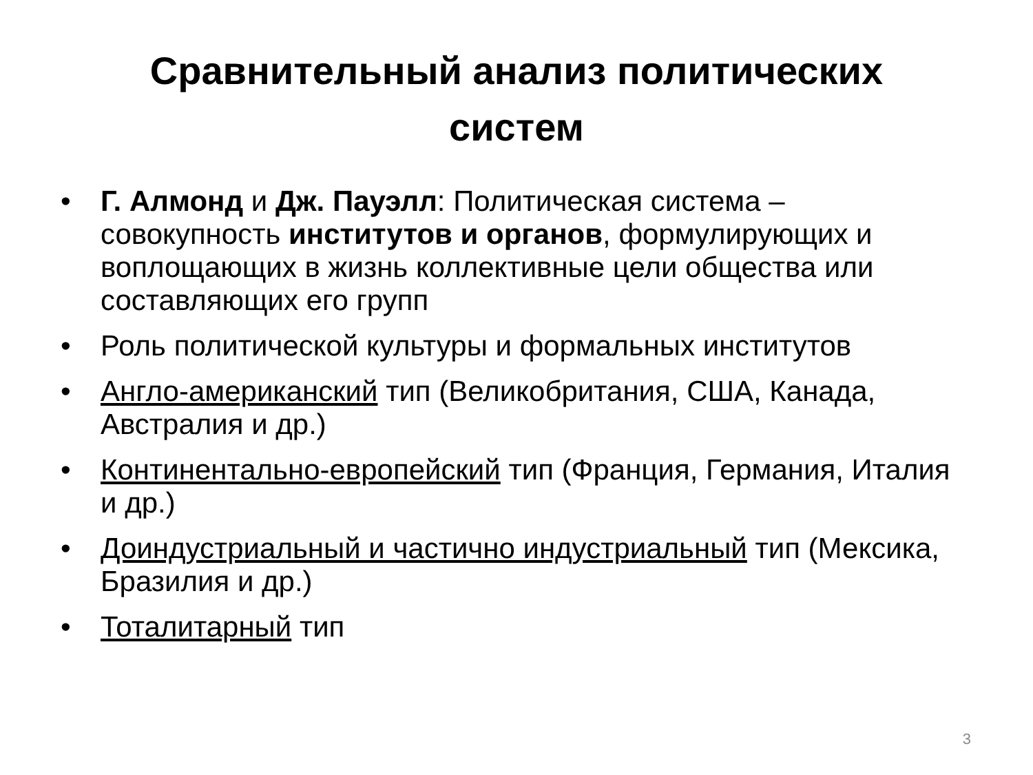Сравнительный анализ политических
систем
• Г. Алмонд и Дж. Пауэлл: Политическая система – совокупность институтов и органов, формулирующих и воплощающих в жизнь коллективные цели общества или составляющих его групп
• Роль политической культуры и формальных институтов
• Англо-американский тип (Великобритания, США, Канада, Австралия и др.)
• Континентально-европейский тип (Франция, Германия, Италия и др.)
• Доиндустриальный и частично индустриальный тип (Мексика, Бразилия и др.)
• Тоталитарный тип
3